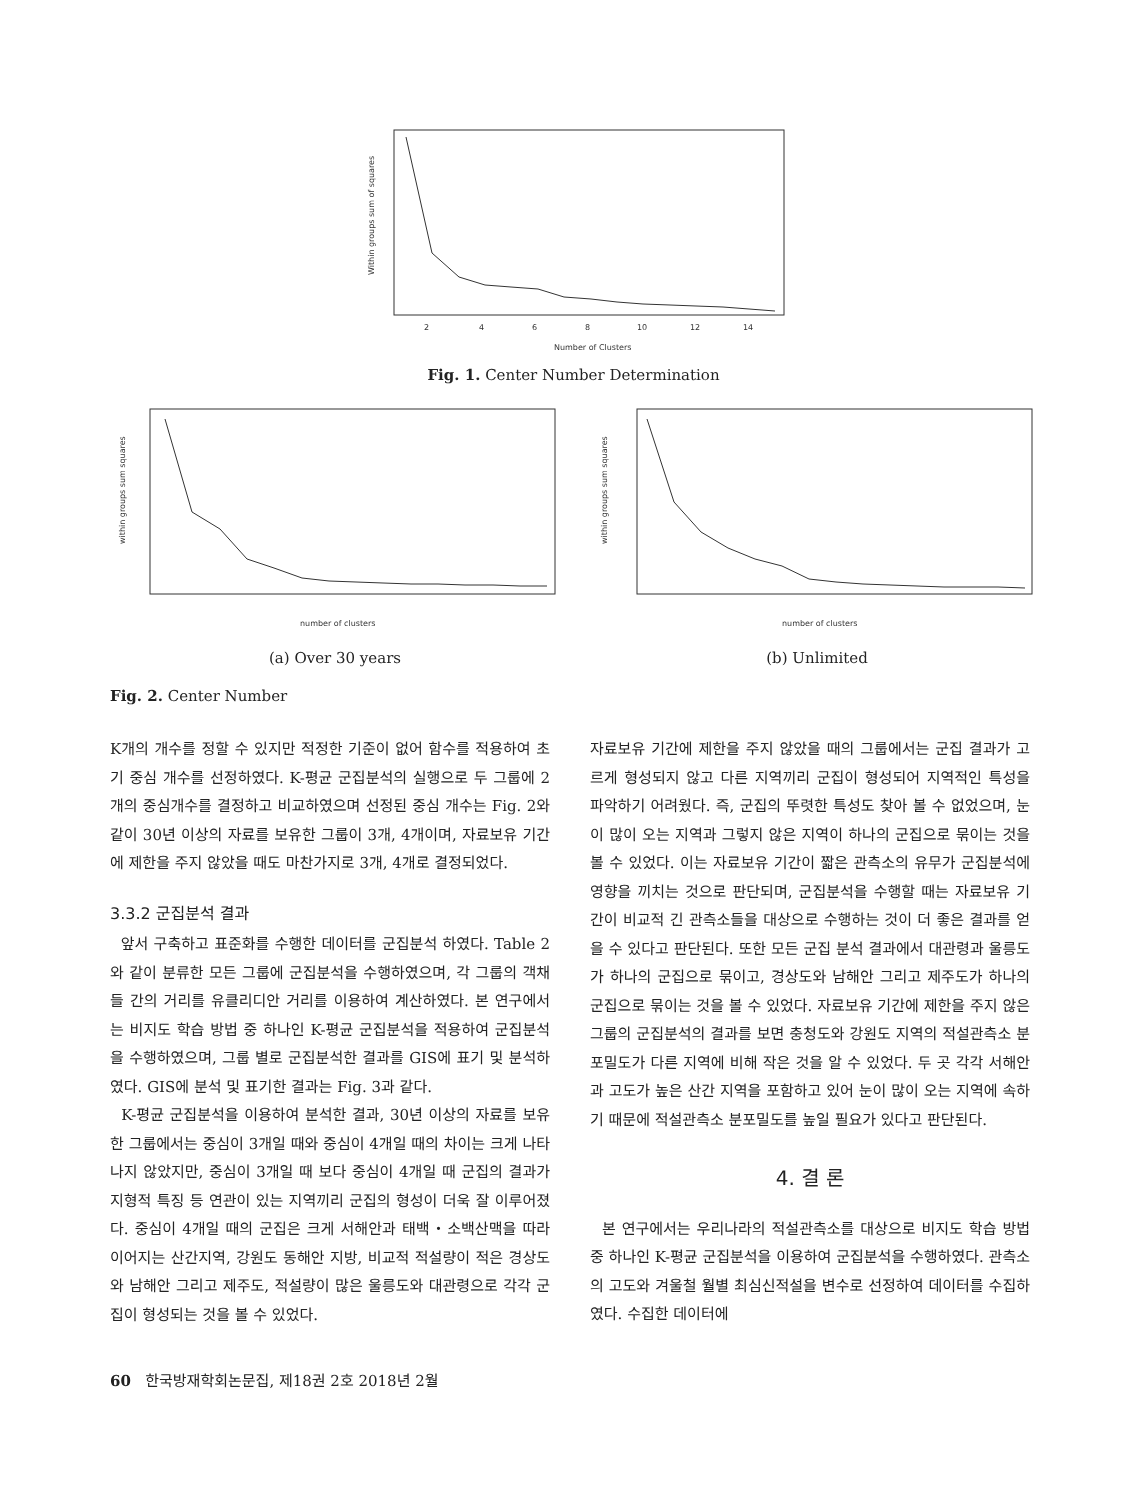2
4
6
8
10
12
14
Number of Clusters
Within groups sum of squares
Fig. 1. Center Number Determination
number of clusters
within groups sum squares
(a) Over 30 years
number of clusters
within groups sum squares
(b) Unlimited
Fig. 2. Center Number
K개의 개수를 정할 수 있지만 적정한 기준이 없어 함수를 적용하여 초기 중심 개수를 선정하였다. K-평균 군집분석의 실행으로 두 그룹에 2개의 중심개수를 결정하고 비교하였으며 선정된 중심 개수는 Fig. 2와 같이 30년 이상의 자료를 보유한 그룹이 3개, 4개이며, 자료보유 기간에 제한을 주지 않았을 때도 마찬가지로 3개, 4개로 결정되었다.
3.3.2 군집분석 결과
앞서 구축하고 표준화를 수행한 데이터를 군집분석 하였다. Table 2와 같이 분류한 모든 그룹에 군집분석을 수행하였으며, 각 그룹의 객채들 간의 거리를 유클리디안 거리를 이용하여 계산하였다. 본 연구에서는 비지도 학습 방법 중 하나인 K-평균 군집분석을 적용하여 군집분석을 수행하였으며, 그룹 별로 군집분석한 결과를 GIS에 표기 및 분석하였다. GIS에 분석 및 표기한 결과는 Fig. 3과 같다.
K-평균 군집분석을 이용하여 분석한 결과, 30년 이상의 자료를 보유한 그룹에서는 중심이 3개일 때와 중심이 4개일 때의 차이는 크게 나타나지 않았지만, 중심이 3개일 때 보다 중심이 4개일 때 군집의 결과가 지형적 특징 등 연관이 있는 지역끼리 군집의 형성이 더욱 잘 이루어졌다. 중심이 4개일 때의 군집은 크게 서해안과 태백・소백산맥을 따라 이어지는 산간지역, 강원도 동해안 지방, 비교적 적설량이 적은 경상도와 남해안 그리고 제주도, 적설량이 많은 울릉도와 대관령으로 각각 군집이 형성되는 것을 볼 수 있었다.
자료보유 기간에 제한을 주지 않았을 때의 그룹에서는 군집 결과가 고르게 형성되지 않고 다른 지역끼리 군집이 형성되어 지역적인 특성을 파악하기 어려웠다. 즉, 군집의 뚜렷한 특성도 찾아 볼 수 없었으며, 눈이 많이 오는 지역과 그렇지 않은 지역이 하나의 군집으로 묶이는 것을 볼 수 있었다. 이는 자료보유 기간이 짧은 관측소의 유무가 군집분석에 영향을 끼치는 것으로 판단되며, 군집분석을 수행할 때는 자료보유 기간이 비교적 긴 관측소들을 대상으로 수행하는 것이 더 좋은 결과를 얻을 수 있다고 판단된다. 또한 모든 군집 분석 결과에서 대관령과 울릉도가 하나의 군집으로 묶이고, 경상도와 남해안 그리고 제주도가 하나의 군집으로 묶이는 것을 볼 수 있었다. 자료보유 기간에 제한을 주지 않은 그룹의 군집분석의 결과를 보면 충청도와 강원도 지역의 적설관측소 분포밀도가 다른 지역에 비해 작은 것을 알 수 있었다. 두 곳 각각 서해안과 고도가 높은 산간 지역을 포함하고 있어 눈이 많이 오는 지역에 속하기 때문에 적설관측소 분포밀도를 높일 필요가 있다고 판단된다.
4. 결 론
본 연구에서는 우리나라의 적설관측소를 대상으로 비지도 학습 방법 중 하나인 K-평균 군집분석을 이용하여 군집분석을 수행하였다. 관측소의 고도와 겨울철 월별 최심신적설을 변수로 선정하여 데이터를 수집하였다. 수집한 데이터에
60 한국방재학회논문집, 제18권 2호 2018년 2월